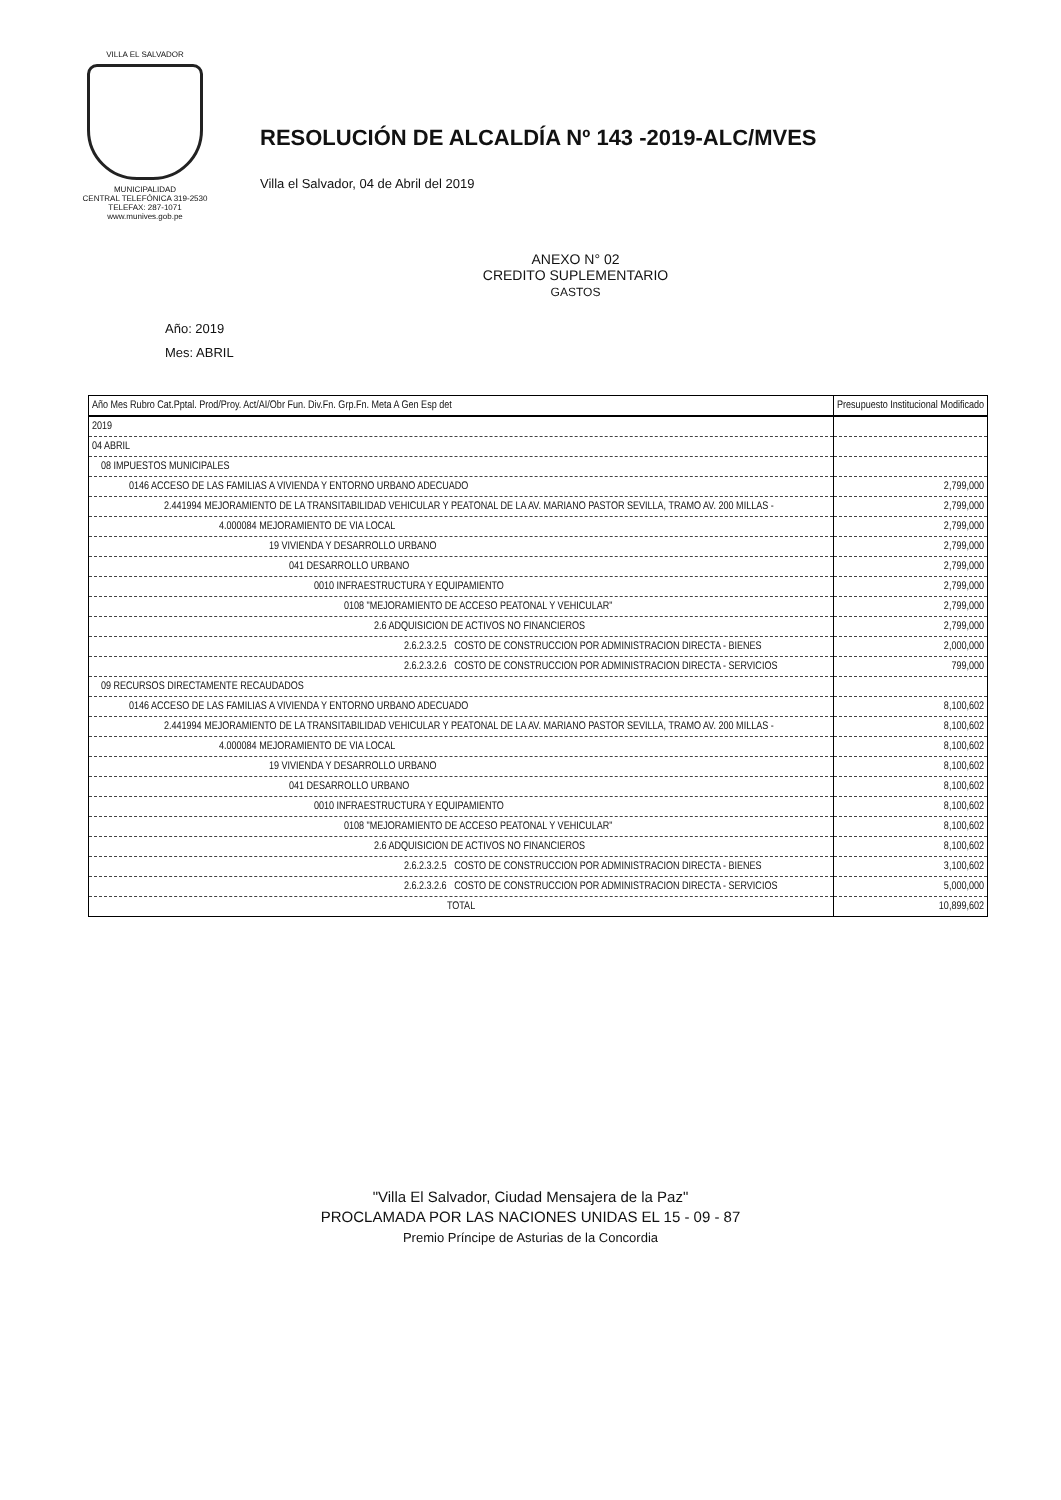VILLA EL SALVADOR
MUNICIPALIDAD
CENTRAL TELEFÓNICA 319-2530
TELEFAX: 287-1071
www.munives.gob.pe
RESOLUCIÓN DE ALCALDÍA Nº 143 -2019-ALC/MVES
Villa el Salvador, 04 de Abril del 2019
ANEXO N° 02
CREDITO SUPLEMENTARIO
GASTOS
Año: 2019
Mes: ABRIL
| Año Mes Rubro Cat.Pptal. Prod/Proy. Act/AI/Obr Fun. Div.Fn. Grp.Fn. Meta A Gen Esp det | Presupuesto Institucional Modificado |
| --- | --- |
| 2019 | |
| 04 ABRIL | |
| 08 IMPUESTOS MUNICIPALES | |
| 0146 ACCESO DE LAS FAMILIAS A VIVIENDA Y ENTORNO URBANO ADECUADO | 2,799,000 |
| 2.441994 MEJORAMIENTO DE LA TRANSITABILIDAD VEHICULAR Y PEATONAL DE LA AV. MARIANO PASTOR SEVILLA, TRAMO AV. 200 MILLAS - | 2,799,000 |
| 4.000084 MEJORAMIENTO DE VIA LOCAL | 2,799,000 |
| 19 VIVIENDA Y DESARROLLO URBANO | 2,799,000 |
| 041 DESARROLLO URBANO | 2,799,000 |
| 0010 INFRAESTRUCTURA Y EQUIPAMIENTO | 2,799,000 |
| 0108 "MEJORAMIENTO DE ACCESO PEATONAL Y VEHICULAR" | 2,799,000 |
| 2.6 ADQUISICION DE ACTIVOS NO FINANCIEROS | 2,799,000 |
| 2.6.2.3.2.5 COSTO DE CONSTRUCCION POR ADMINISTRACION DIRECTA - BIENES | 2,000,000 |
| 2.6.2.3.2.6 COSTO DE CONSTRUCCION POR ADMINISTRACION DIRECTA - SERVICIOS | 799,000 |
| 09 RECURSOS DIRECTAMENTE RECAUDADOS | |
| 0146 ACCESO DE LAS FAMILIAS A VIVIENDA Y ENTORNO URBANO ADECUADO | 8,100,602 |
| 2.441994 MEJORAMIENTO DE LA TRANSITABILIDAD VEHICULAR Y PEATONAL DE LA AV. MARIANO PASTOR SEVILLA, TRAMO AV. 200 MILLAS - | 8,100,602 |
| 4.000084 MEJORAMIENTO DE VIA LOCAL | 8,100,602 |
| 19 VIVIENDA Y DESARROLLO URBANO | 8,100,602 |
| 041 DESARROLLO URBANO | 8,100,602 |
| 0010 INFRAESTRUCTURA Y EQUIPAMIENTO | 8,100,602 |
| 0108 "MEJORAMIENTO DE ACCESO PEATONAL Y VEHICULAR" | 8,100,602 |
| 2.6 ADQUISICION DE ACTIVOS NO FINANCIEROS | 8,100,602 |
| 2.6.2.3.2.5 COSTO DE CONSTRUCCION POR ADMINISTRACION DIRECTA - BIENES | 3,100,602 |
| 2.6.2.3.2.6 COSTO DE CONSTRUCCION POR ADMINISTRACION DIRECTA - SERVICIOS | 5,000,000 |
| TOTAL | 10,899,602 |
"Villa El Salvador, Ciudad Mensajera de la Paz"
PROCLAMADA POR LAS NACIONES UNIDAS EL 15 - 09 - 87
Premio Príncipe de Asturias de la Concordia